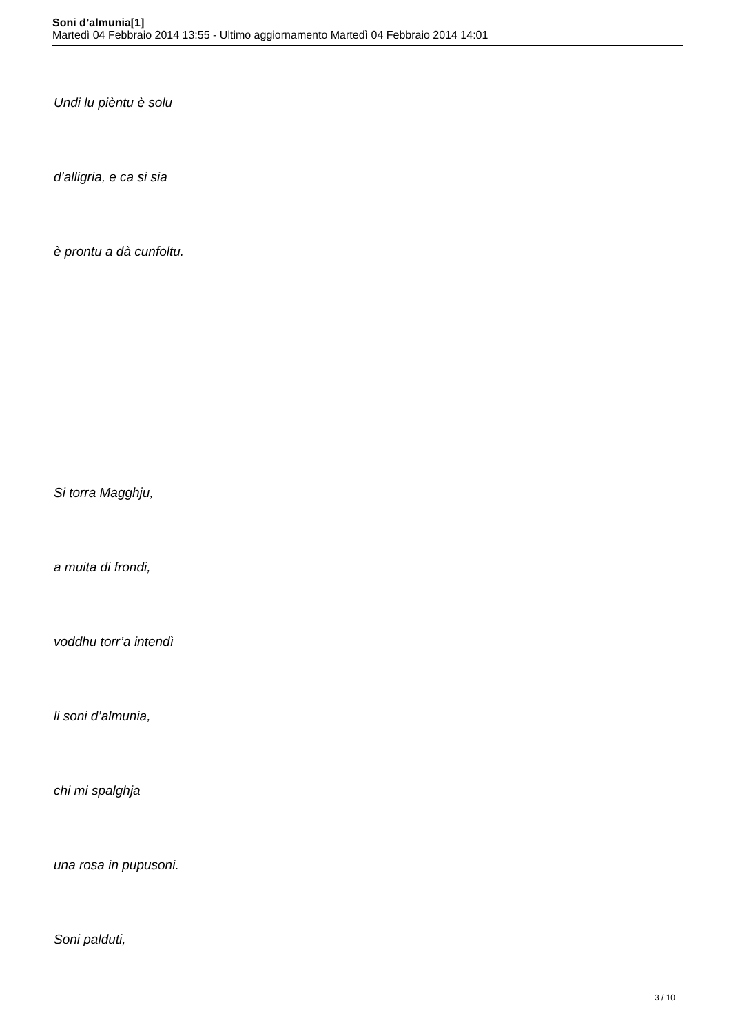Soni d’almunia[1]
Martedì 04 Febbraio 2014 13:55 - Ultimo aggiornamento Martedì 04 Febbraio 2014 14:01
Undi lu pièntu è solu
d’alligria, e ca si sia
è prontu a dà cunfoltu.
Si torra Magghju,
a muita di frondi,
voddhu torr’a intendì
li soni d’almunia,
chi mi spalghja
una rosa in pupusoni.
Soni palduti,
3 / 10